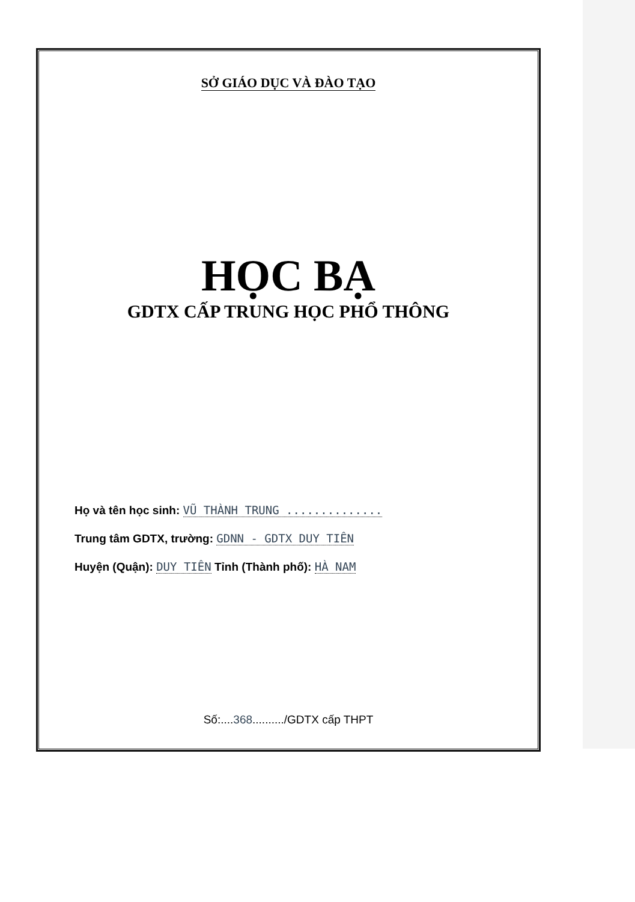SỞ GIÁO DỤC VÀ ĐÀO TẠO
HỌC BẠ
GDTX CẤP TRUNG HỌC PHỔ THÔNG
Họ và tên học sinh: VŨ THÀNH TRUNG ..............
Trung tâm GDTX, trường: GDNN - GDTX DUY TIÊN
Huyện (Quận): DUY TIÊN Tỉnh (Thành phố): HÀ NAM
Số:....368........../GDTX cấp THPT